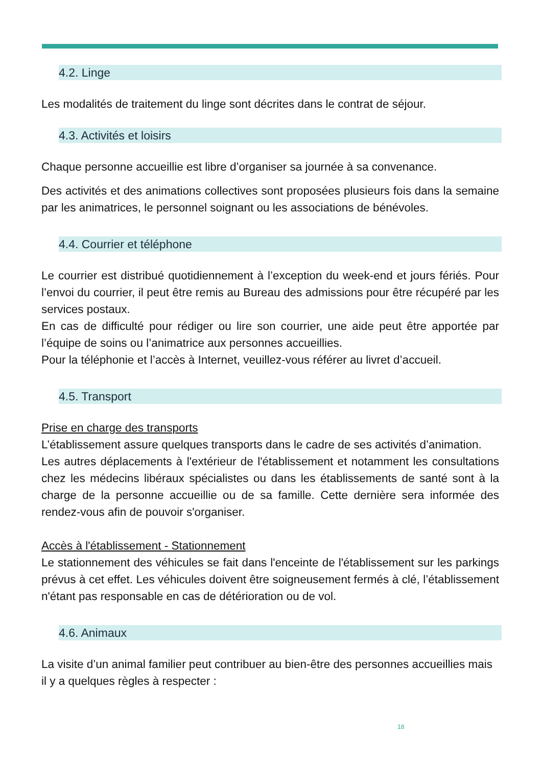4.2. Linge
Les modalités de traitement du linge sont décrites dans le contrat de séjour.
4.3. Activités et loisirs
Chaque personne accueillie est libre d’organiser sa journée à sa convenance.
Des activités et des animations collectives sont proposées plusieurs fois dans la semaine par les animatrices, le personnel soignant ou les associations de bénévoles.
4.4. Courrier et téléphone
Le courrier est distribué quotidiennement à l’exception du week-end et jours fériés. Pour l’envoi du courrier, il peut être remis au Bureau des admissions pour être récupéré par les services postaux.
En cas de difficulté pour rédiger ou lire son courrier, une aide peut être apportée par l’équipe de soins ou l’animatrice aux personnes accueillies.
Pour la téléphonie et l’accès à Internet, veuillez-vous référer au livret d’accueil.
4.5. Transport
Prise en charge des transports
L’établissement assure quelques transports dans le cadre de ses activités d’animation.
Les autres déplacements à l'extérieur de l'établissement et notamment les consultations chez les médecins libéraux spécialistes ou dans les établissements de santé sont à la charge de la personne accueillie ou de sa famille. Cette dernière sera informée des rendez-vous afin de pouvoir s'organiser.
Accès à l'établissement - Stationnement
Le stationnement des véhicules se fait dans l'enceinte de l'établissement sur les parkings prévus à cet effet. Les véhicules doivent être soigneusement fermés à clé, l’établissement n'étant pas responsable en cas de détérioration ou de vol.
4.6. Animaux
La visite d’un animal familier peut contribuer au bien-être des personnes accueillies mais il y a quelques règles à respecter :
18